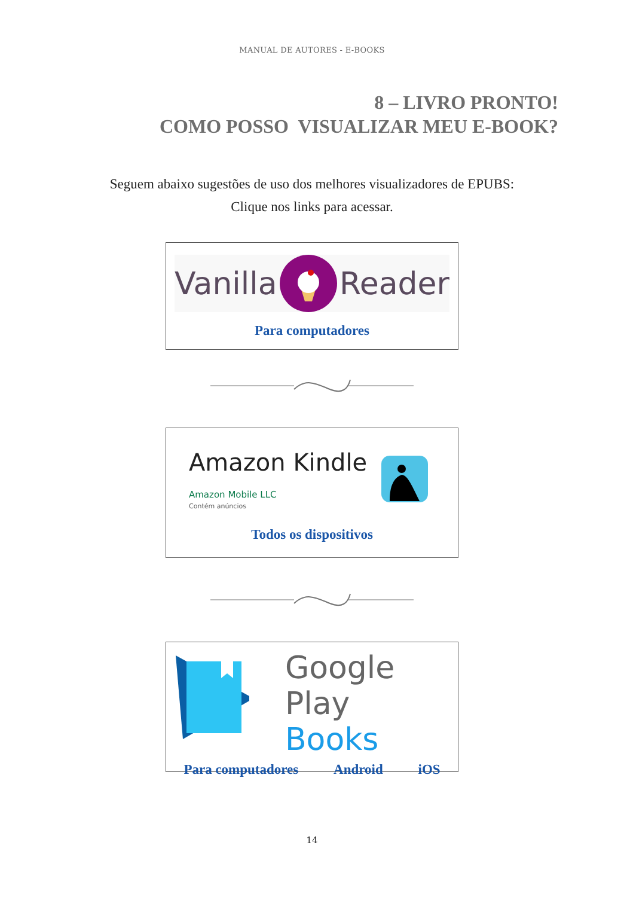MANUAL DE AUTORES - E-BOOKS
8 – LIVRO PRONTO!
COMO POSSO VISUALIZAR MEU E-BOOK?
Seguem abaixo sugestões de uso dos melhores visualizadores de EPUBS:
Clique nos links para acessar.
Vanilla Reader
Para computadores
Amazon Kindle
Amazon Mobile LLC
Contém anúncios
Todos os dispositivos
Google Play
Books
Para computadores Android iOS
14